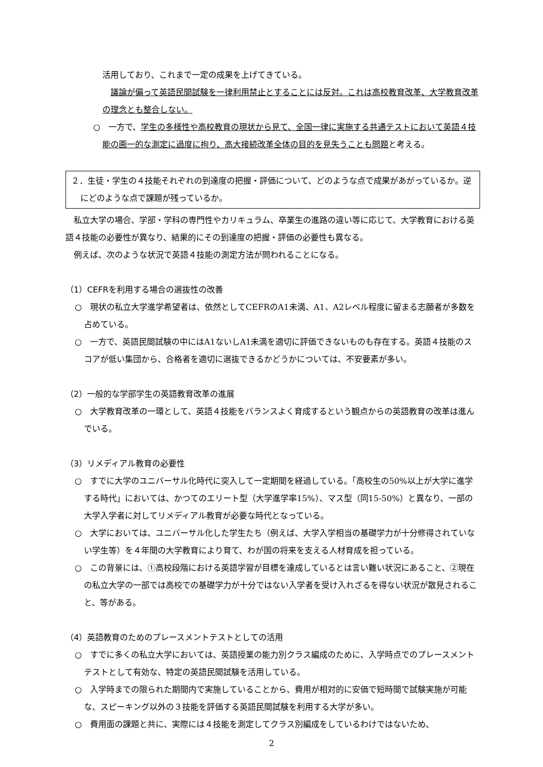活用しており、これまで一定の成果を上げてきている。
　議論が偏って英語民間試験を一律利用禁止とすることには反対。これは高校教育改革、大学教育改革の理念とも整合しない。
○　一方で、学生の多様性や高校教育の現状から見て、全国一律に実施する共通テストにおいて英語４技能の画一的な測定に過度に拘り、高大接続改革全体の目的を見失うことも問題と考える。
２．生徒・学生の４技能それぞれの到達度の把握・評価について、どのような点で成果があがっているか。逆にどのような点で課題が残っているか。
　私立大学の場合、学部・学科の専門性やカリキュラム、卒業生の進路の違い等に応じて、大学教育における英語４技能の必要性が異なり、結果的にその到達度の把握・評価の必要性も異なる。
　例えば、次のような状況で英語４技能の測定方法が問われることになる。
（1）CEFRを利用する場合の選抜性の改善
○　現状の私立大学進学希望者は、依然としてCEFRのA1未満、A1、A2レベル程度に留まる志願者が多数を占めている。
○　一方で、英語民間試験の中にはA1ないしA1未満を適切に評価できないものも存在する。英語４技能のスコアが低い集団から、合格者を適切に選抜できるかどうかについては、不安要素が多い。
（2）一般的な学部学生の英語教育改革の進展
○　大学教育改革の一環として、英語４技能をバランスよく育成するという観点からの英語教育の改革は進んでいる。
（3）リメディアル教育の必要性
○　すでに大学のユニバーサル化時代に突入して一定期間を経過している。「高校生の50%以上が大学に進学する時代」においては、かつてのエリート型（大学進学率15%）、マス型（同15-50%）と異なり、一部の大学入学者に対してリメディアル教育が必要な時代となっている。
○　大学においては、ユニバーサル化した学生たち（例えば、大学入学相当の基礎学力が十分修得されていない学生等）を４年間の大学教育により育て、わが国の将来を支える人材育成を担っている。
○　この背景には、①高校段階における英語学習が目標を達成しているとは言い難い状況にあること、②現在の私立大学の一部では高校での基礎学力が十分ではない入学者を受け入れざるを得ない状況が散見されること、等がある。
（4）英語教育のためのプレースメントテストとしての活用
○　すでに多くの私立大学においては、英語授業の能力別クラス編成のために、入学時点でのプレースメントテストとして有効な、特定の英語民間試験を活用している。
○　入学時までの限られた期間内で実施していることから、費用が相対的に安価で短時間で試験実施が可能な、スピーキング以外の３技能を評価する英語民間試験を利用する大学が多い。
○　費用面の課題と共に、実際には４技能を測定してクラス別編成をしているわけではないため、
2